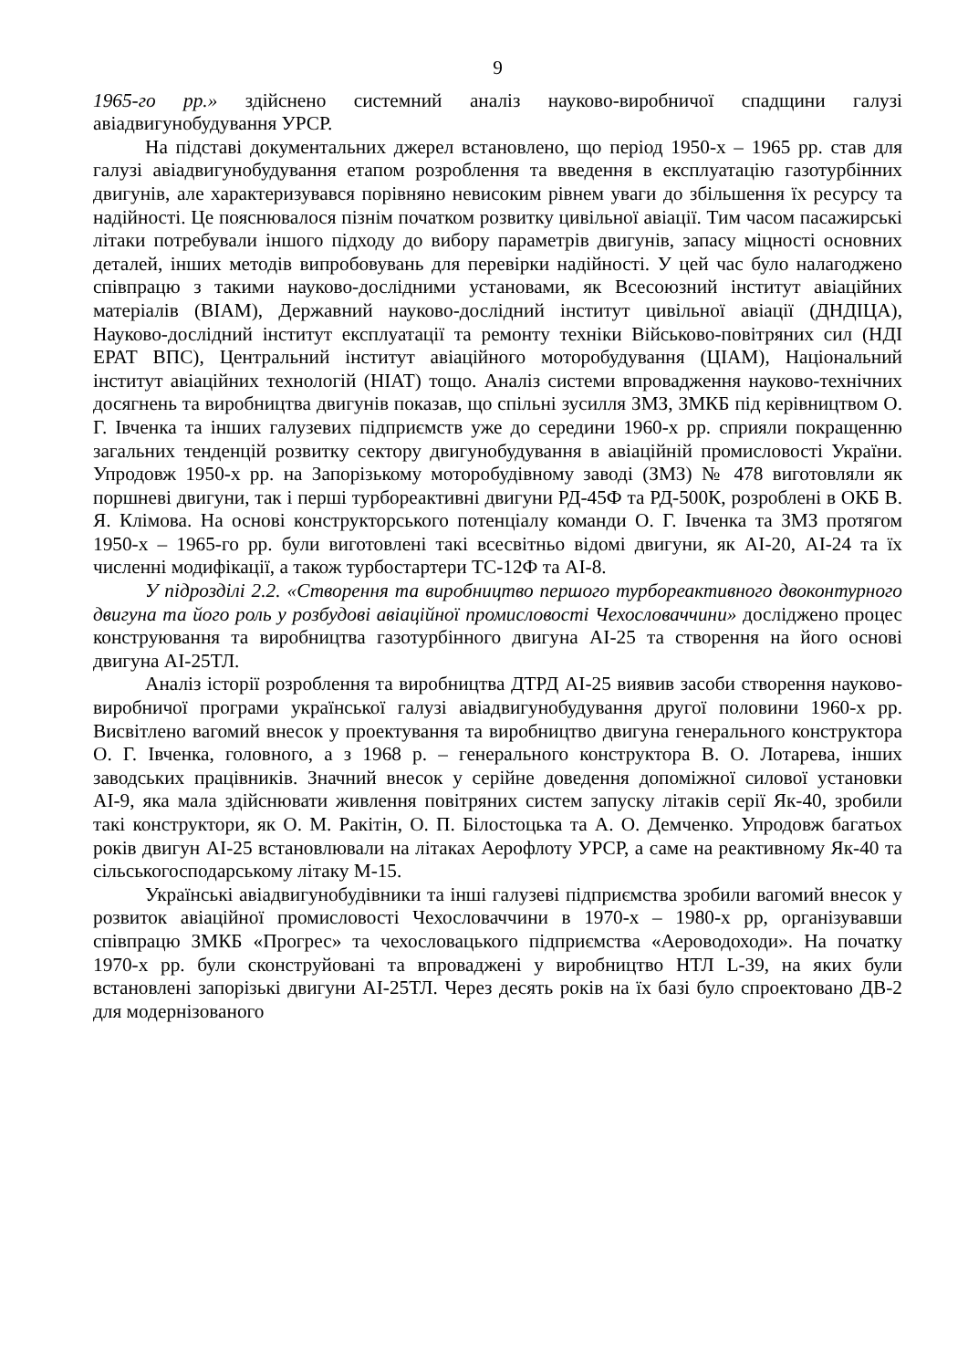9
1965-го рр.» здійснено системний аналіз науково-виробничої спадщини галузі авіадвигунобудування УРСР.
На підставі документальних джерел встановлено, що період 1950-х – 1965 рр. став для галузі авіадвигунобудування етапом розроблення та введення в експлуатацію газотурбінних двигунів, але характеризувався порівняно невисоким рівнем уваги до збільшення їх ресурсу та надійності. Це пояснювалося пізнім початком розвитку цивільної авіації. Тим часом пасажирські літаки потребували іншого підходу до вибору параметрів двигунів, запасу міцності основних деталей, інших методів випробовувань для перевірки надійності. У цей час було налагоджено співпрацю з такими науково-дослідними установами, як Всесоюзний інститут авіаційних матеріалів (ВІАМ), Державний науково-дослідний інститут цивільної авіації (ДНДІЦА), Науково-дослідний інститут експлуатації та ремонту техніки Військово-повітряних сил (НДІ ЕРАТ ВПС), Центральний інститут авіаційного моторобудування (ЦІАМ), Національний інститут авіаційних технологій (НІАТ) тощо. Аналіз системи впровадження науково-технічних досягнень та виробництва двигунів показав, що спільні зусилля ЗМЗ, ЗМКБ під керівництвом О. Г. Івченка та інших галузевих підприємств уже до середини 1960-х рр. сприяли покращенню загальних тенденцій розвитку сектору двигунобудування в авіаційній промисловості України. Упродовж 1950-х рр. на Запорізькому моторобудівному заводі (ЗМЗ) № 478 виготовляли як поршневі двигуни, так і перші турбореактивні двигуни РД-45Ф та РД-500К, розроблені в ОКБ В. Я. Клімова. На основі конструкторського потенціалу команди О. Г. Івченка та ЗМЗ протягом 1950-х – 1965-го рр. були виготовлені такі всесвітньо відомі двигуни, як АІ-20, АІ-24 та їх численні модифікації, а також турбостартери ТС-12Ф та АІ-8.
У підрозділі 2.2. «Створення та виробництво першого турбореактивного двоконтурного двигуна та його роль у розбудові авіаційної промисловості Чехословаччини» досліджено процес конструювання та виробництва газотурбінного двигуна АІ-25 та створення на його основі двигуна АІ-25ТЛ.
Аналіз історії розроблення та виробництва ДТРД АІ-25 виявив засоби створення науково-виробничої програми української галузі авіадвигунобудування другої половини 1960-х рр. Висвітлено вагомий внесок у проектування та виробництво двигуна генерального конструктора О. Г. Івченка, головного, а з 1968 р. – генерального конструктора В. О. Лотарева, інших заводських працівників. Значний внесок у серійне доведення допоміжної силової установки АІ-9, яка мала здійснювати живлення повітряних систем запуску літаків серії Як-40, зробили такі конструктори, як О. М. Ракітін, О. П. Білостоцька та А. О. Демченко. Упродовж багатьох років двигун АІ-25 встановлювали на літаках Аерофлоту УРСР, а саме на реактивному Як-40 та сільськогосподарському літаку М-15.
Українські авіадвигунобудівники та інші галузеві підприємства зробили вагомий внесок у розвиток авіаційної промисловості Чехословаччини в 1970-х – 1980-х рр, організувавши співпрацю ЗМКБ «Прогрес» та чехословацького підприємства «Аероводоходи». На початку 1970-х рр. були сконструйовані та впроваджені у виробництво НТЛ L-39, на яких були встановлені запорізькі двигуни АІ-25ТЛ. Через десять років на їх базі було спроектовано ДВ-2 для модернізованого